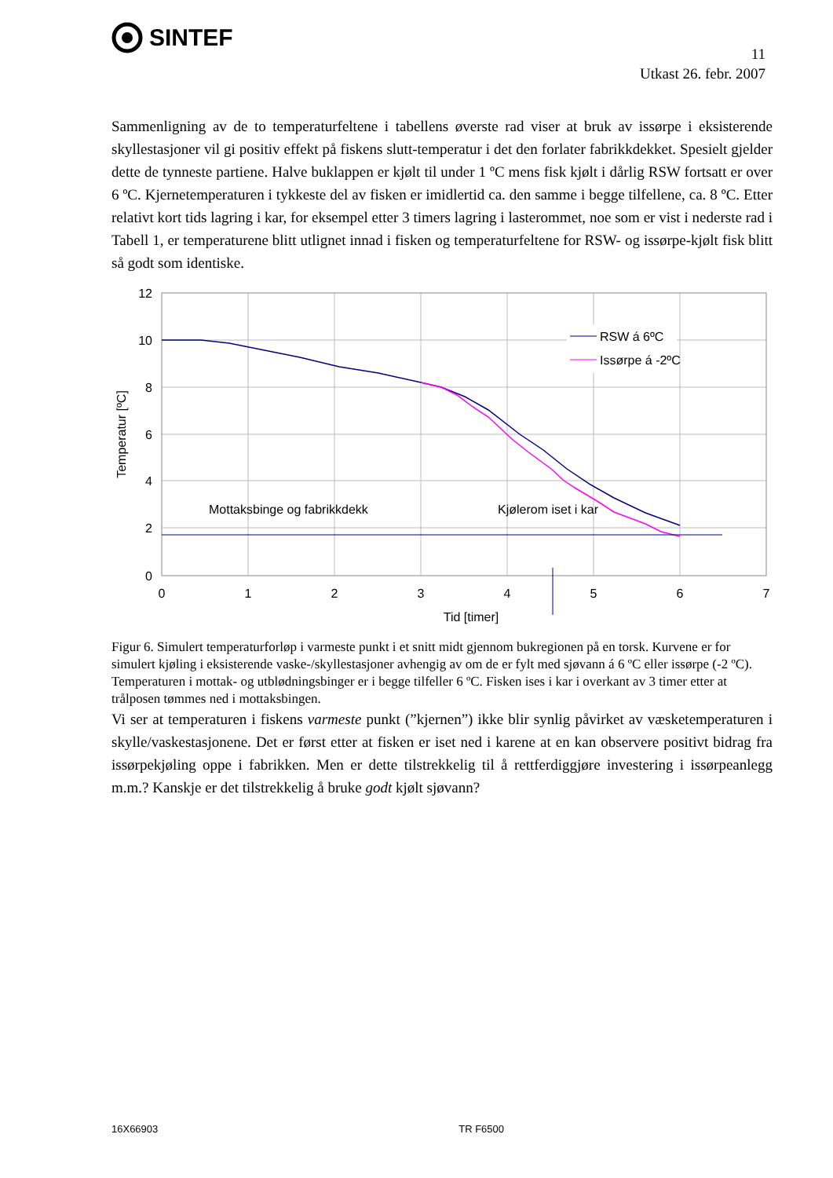SINTEF
11
Utkast 26. febr. 2007
Sammenligning av de to temperaturfeltene i tabellens øverste rad viser at bruk av issørpe i eksisterende skyllestasjoner vil gi positiv effekt på fiskens slutt-temperatur i det den forlater fabrikkdekket. Spesielt gjelder dette de tynneste partiene. Halve buklappen er kjølt til under 1 ºC mens fisk kjølt i dårlig RSW fortsatt er over 6 ºC. Kjernetemperaturen i tykkeste del av fisken er imidlertid ca. den samme i begge tilfellene, ca. 8 ºC. Etter relativt kort tids lagring i kar, for eksempel etter 3 timers lagring i lasterommet, noe som er vist i nederste rad i Tabell 1, er temperaturene blitt utlignet innad i fisken og temperaturfeltene for RSW- og issørpe-kjølt fisk blitt så godt som identiske.
RSW á 6ºC
Issørpe á -2ºC
Mottaksbinge og fabrikkdekk
Kjølerom iset i kar
12
10
8
6
4
2
0
0
1
2
3
4
5
6
7
Tid [timer]
Temperatur [ºC]
Figur 6. Simulert temperaturforløp i varmeste punkt i et snitt midt gjennom bukregionen på en torsk. Kurvene er for simulert kjøling i eksisterende vaske-/skyllestasjoner avhengig av om de er fylt med sjøvann á 6 ºC eller issørpe (-2 ºC). Temperaturen i mottak- og utblødningsbinger er i begge tilfeller 6 ºC. Fisken ises i kar i overkant av 3 timer etter at trålposen tømmes ned i mottaksbingen.
Vi ser at temperaturen i fiskens varmeste punkt (”kjernen”) ikke blir synlig påvirket av væsketemperaturen i skylle/vaskestasjonene. Det er først etter at fisken er iset ned i karene at en kan observere positivt bidrag fra issørpekjøling oppe i fabrikken. Men er dette tilstrekkelig til å rettferdiggjøre investering i issørpeanlegg m.m.? Kanskje er det tilstrekkelig å bruke godt kjølt sjøvann?
16X66903 TR F6500